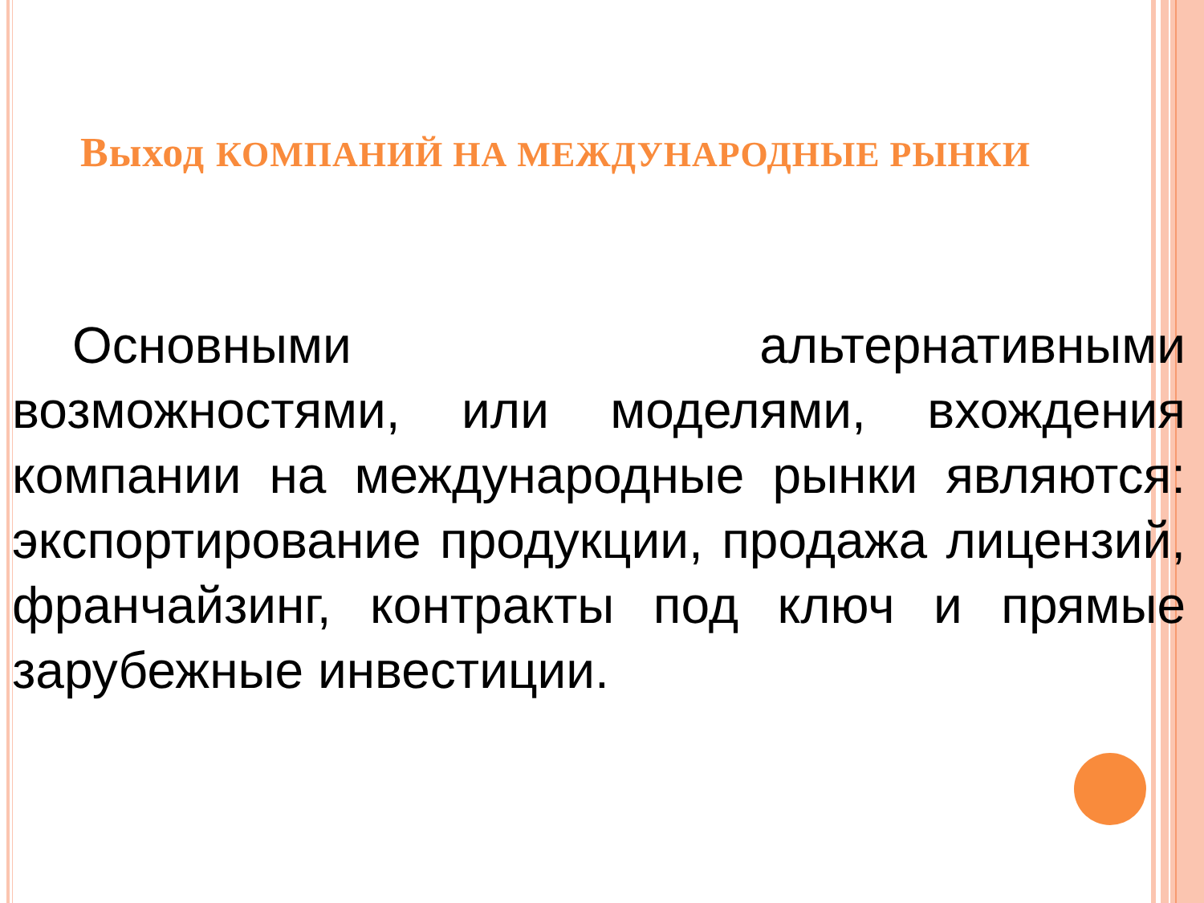Выход КОМПАНИЙ НА МЕЖДУНАРОДНЫЕ РЫНКИ
Основными альтернативными возможностями, или моделями, вхождения компании на международные рынки являются: экспортирование продукции, продажа лицензий, франчайзинг, контракты под ключ и прямые зарубежные инвестиции.